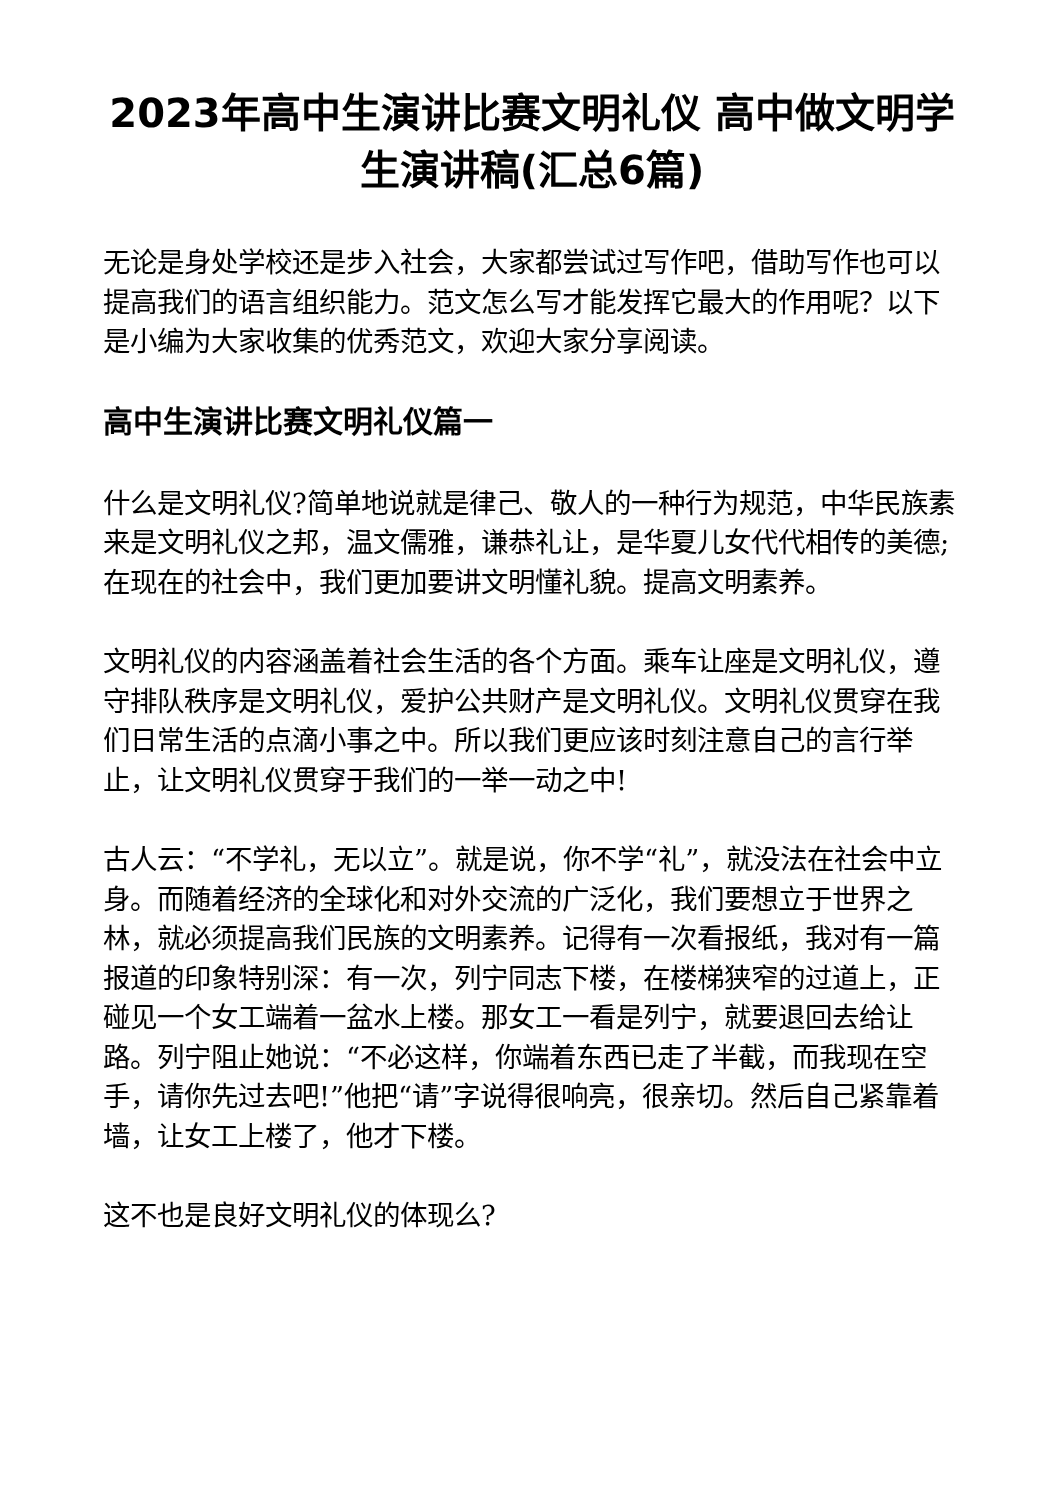2023年高中生演讲比赛文明礼仪 高中做文明学生演讲稿(汇总6篇)
无论是身处学校还是步入社会，大家都尝试过写作吧，借助写作也可以提高我们的语言组织能力。范文怎么写才能发挥它最大的作用呢？以下是小编为大家收集的优秀范文，欢迎大家分享阅读。
高中生演讲比赛文明礼仪篇一
什么是文明礼仪?简单地说就是律己、敬人的一种行为规范，中华民族素来是文明礼仪之邦，温文儒雅，谦恭礼让，是华夏儿女代代相传的美德;在现在的社会中，我们更加要讲文明懂礼貌。提高文明素养。
文明礼仪的内容涵盖着社会生活的各个方面。乘车让座是文明礼仪，遵守排队秩序是文明礼仪，爱护公共财产是文明礼仪。文明礼仪贯穿在我们日常生活的点滴小事之中。所以我们更应该时刻注意自己的言行举止，让文明礼仪贯穿于我们的一举一动之中!
古人云：“不学礼，无以立”。就是说，你不学“礼”，就没法在社会中立身。而随着经济的全球化和对外交流的广泛化，我们要想立于世界之林，就必须提高我们民族的文明素养。记得有一次看报纸，我对有一篇报道的印象特别深：有一次，列宁同志下楼，在楼梯狭窄的过道上，正碰见一个女工端着一盆水上楼。那女工一看是列宁，就要退回去给让路。列宁阻止她说：“不必这样，你端着东西已走了半截，而我现在空手，请你先过去吧!”他把“请”字说得很响亮，很亲切。然后自己紧靠着墙，让女工上楼了，他才下楼。
这不也是良好文明礼仪的体现么?